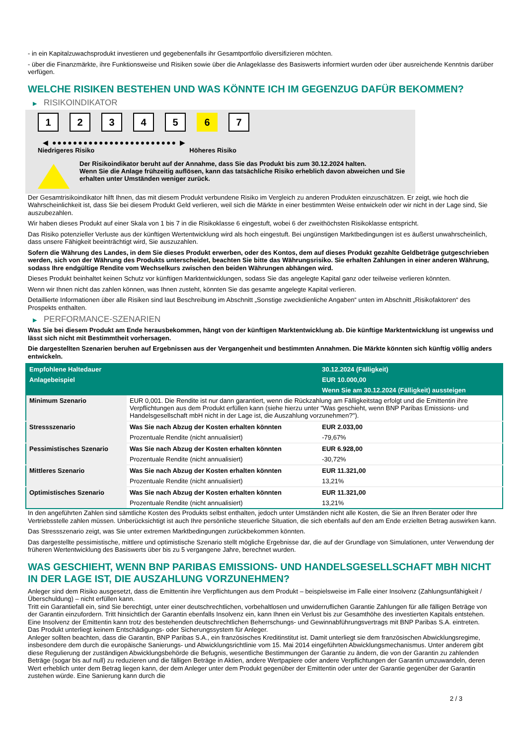- in ein Kapitalzuwachsprodukt investieren und gegebenenfalls ihr Gesamtportfolio diversifizieren möchten.
- über die Finanzmärkte, ihre Funktionsweise und Risiken sowie über die Anlageklasse des Basiswerts informiert wurden oder über ausreichende Kenntnis darüber verfügen.
WELCHE RISIKEN BESTEHEN UND WAS KÖNNTE ICH IM GEGENZUG DAFÜR BEKOMMEN?
▶ RISIKOINDIKATOR
1 2 3 4 5 6 7
◀ ●●●●●●●●●●●●●●●●●●●●●●●● ▶
Niedrigeres Risiko Höheres Risiko
Der Risikoindikator beruht auf der Annahme, dass Sie das Produkt bis zum 30.12.2024 halten.
Wenn Sie die Anlage frühzeitig auflösen, kann das tatsächliche Risiko erheblich davon abweichen und Sie erhalten unter Umständen weniger zurück.
Der Gesamtrisikoindikator hilft Ihnen, das mit diesem Produkt verbundene Risiko im Vergleich zu anderen Produkten einzuschätzen. Er zeigt, wie hoch die Wahrscheinlichkeit ist, dass Sie bei diesem Produkt Geld verlieren, weil sich die Märkte in einer bestimmten Weise entwickeln oder wir nicht in der Lage sind, Sie auszubezahlen.
Wir haben dieses Produkt auf einer Skala von 1 bis 7 in die Risikoklasse 6 eingestuft, wobei 6 der zweithöchsten Risikoklasse entspricht.
Das Risiko potenzieller Verluste aus der künftigen Wertentwicklung wird als hoch eingestuft. Bei ungünstigen Marktbedingungen ist es äußerst unwahrscheinlich, dass unsere Fähigkeit beeinträchtigt wird, Sie auszuzahlen.
Sofern die Währung des Landes, in dem Sie dieses Produkt erwerben, oder des Kontos, dem auf dieses Produkt gezahlte Geldbeträge gutgeschrieben werden, sich von der Währung des Produkts unterscheidet, beachten Sie bitte das Währungsrisiko. Sie erhalten Zahlungen in einer anderen Währung, sodass Ihre endgültige Rendite vom Wechselkurs zwischen den beiden Währungen abhängen wird.
Dieses Produkt beinhaltet keinen Schutz vor künftigen Marktentwicklungen, sodass Sie das angelegte Kapital ganz oder teilweise verlieren könnten.
Wenn wir Ihnen nicht das zahlen können, was Ihnen zusteht, könnten Sie das gesamte angelegte Kapital verlieren.
Detaillierte Informationen über alle Risiken sind laut Beschreibung im Abschnitt „Sonstige zweckdienliche Angaben“ unten im Abschnitt „Risikofaktoren“ des Prospekts enthalten.
▶ PERFORMANCE-SZENARIEN
Was Sie bei diesem Produkt am Ende herausbekommen, hängt von der künftigen Marktentwicklung ab. Die künftige Marktentwicklung ist ungewiss und lässt sich nicht mit Bestimmtheit vorhersagen.
Die dargestellten Szenarien beruhen auf Ergebnissen aus der Vergangenheit und bestimmten Annahmen. Die Märkte könnten sich künftig völlig anders entwickeln.
| Empfohlene Haltedauer | | 30.12.2024 (Fälligkeit) |
| --- | --- | --- |
| Anlagebeispiel | | EUR 10.000,00 |
| | | Wenn Sie am 30.12.2024 (Fälligkeit) aussteigen |
| Minimum Szenario | EUR 0,001. Die Rendite ist nur dann garantiert, wenn die Rückzahlung am Fälligkeitstag erfolgt und die Emittentin ihre Verpflichtungen aus dem Produkt erfüllen kann (siehe hierzu unter "Was geschieht, wenn BNP Paribas Emissions- und Handelsgesellschaft mbH nicht in der Lage ist, die Auszahlung vorzunehmen?"). | |
| Stressszenario | Was Sie nach Abzug der Kosten erhalten könnten | EUR 2.033,00 |
| | Prozentuale Rendite (nicht annualisiert) | -79,67% |
| Pessimistisches Szenario | Was Sie nach Abzug der Kosten erhalten könnten | EUR 6.928,00 |
| | Prozentuale Rendite (nicht annualisiert) | -30,72% |
| Mittleres Szenario | Was Sie nach Abzug der Kosten erhalten könnten | EUR 11.321,00 |
| | Prozentuale Rendite (nicht annualisiert) | 13,21% |
| Optimistisches Szenario | Was Sie nach Abzug der Kosten erhalten könnten | EUR 11.321,00 |
| | Prozentuale Rendite (nicht annualisiert) | 13,21% |
In den angeführten Zahlen sind sämtliche Kosten des Produkts selbst enthalten, jedoch unter Umständen nicht alle Kosten, die Sie an Ihren Berater oder Ihre Vertriebsstelle zahlen müssen. Unberücksichtigt ist auch Ihre persönliche steuerliche Situation, die sich ebenfalls auf den am Ende erzielten Betrag auswirken kann.
Das Stressszenario zeigt, was Sie unter extremen Marktbedingungen zurückbekommen könnten.
Das dargestellte pessimistische, mittlere und optimistische Szenario stellt mögliche Ergebnisse dar, die auf der Grundlage von Simulationen, unter Verwendung der früheren Wertentwicklung des Basiswerts über bis zu 5 vergangene Jahre, berechnet wurden.
WAS GESCHIEHT, WENN BNP PARIBAS EMISSIONS- UND HANDELSGESELLSCHAFT MBH NICHT IN DER LAGE IST, DIE AUSZAHLUNG VORZUNEHMEN?
Anleger sind dem Risiko ausgesetzt, dass die Emittentin ihre Verpflichtungen aus dem Produkt – beispielsweise im Falle einer Insolvenz (Zahlungsunfähigkeit / Überschuldung) – nicht erfüllen kann.
Tritt ein Garantiefall ein, sind Sie berechtigt, unter einer deutschrechtlichen, vorbehaltlosen und unwiderruflichen Garantie Zahlungen für alle fälligen Beträge von der Garantin einzufordern. Tritt hinsichtlich der Garantin ebenfalls Insolvenz ein, kann Ihnen ein Verlust bis zur Gesamthöhe des investierten Kapitals entstehen. Eine Insolvenz der Emittentin kann trotz des bestehenden deutschrechtlichen Beherrschungs- und Gewinnabführungsvertrags mit BNP Paribas S.A. eintreten.
Das Produkt unterliegt keinem Entschädigungs- oder Sicherungssystem für Anleger.
Anleger sollten beachten, dass die Garantin, BNP Paribas S.A., ein französisches Kreditinstitut ist. Damit unterliegt sie dem französischen Abwicklungsregime, insbesondere dem durch die europäische Sanierungs- und Abwicklungsrichtlinie vom 15. Mai 2014 eingeführten Abwicklungsmechanismus. Unter anderem gibt diese Regulierung der zuständigen Abwicklungsbehörde die Befugnis, wesentliche Bestimmungen der Garantie zu ändern, die von der Garantin zu zahlenden Beträge (sogar bis auf null) zu reduzieren und die fälligen Beträge in Aktien, andere Wertpapiere oder andere Verpflichtungen der Garantin umzuwandeln, deren Wert erheblich unter dem Betrag liegen kann, der dem Anleger unter dem Produkt gegenüber der Emittentin oder unter der Garantie gegenüber der Garantin zustehen würde. Eine Sanierung kann durch die
2 / 3